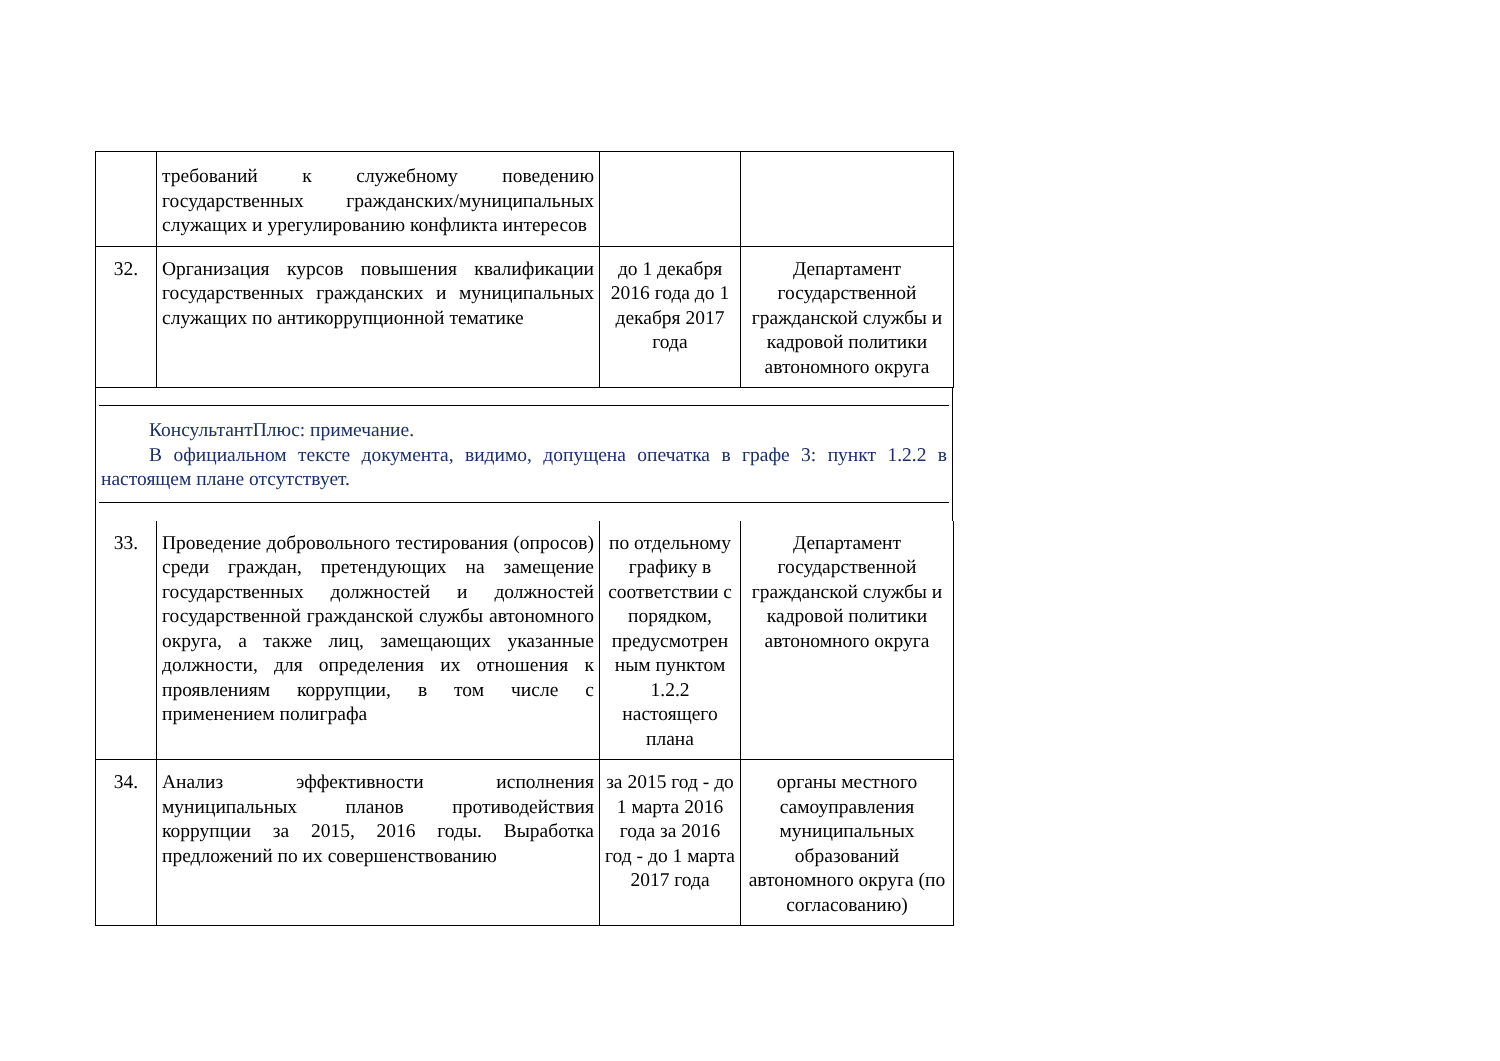| | требований к служебному поведению государственных гражданских/муниципальных служащих и урегулированию конфликта интересов | | |
| 32. | Организация курсов повышения квалификации государственных гражданских и муниципальных служащих по антикоррупционной тематике | до 1 декабря 2016 года до 1 декабря 2017 года | Департамент государственной гражданской службы и кадровой политики автономного округа |
КонсультантПлюс: примечание.
В официальном тексте документа, видимо, допущена опечатка в графе 3: пункт 1.2.2 в настоящем плане отсутствует.
| 33. | Проведение добровольного тестирования (опросов) среди граждан, претендующих на замещение государственных должностей и должностей государственной гражданской службы автономного округа, а также лиц, замещающих указанные должности, для определения их отношения к проявлениям коррупции, в том числе с применением полиграфа | по отдельному графику в соответствии с порядком, предусмотрен ным пунктом 1.2.2 настоящего плана | Департамент государственной гражданской службы и кадровой политики автономного округа |
| 34. | Анализ эффективности исполнения муниципальных планов противодействия коррупции за 2015, 2016 годы. Выработка предложений по их совершенствованию | за 2015 год - до 1 марта 2016 года за 2016 год - до 1 марта 2017 года | органы местного самоуправления муниципальных образований автономного округа (по согласованию) |